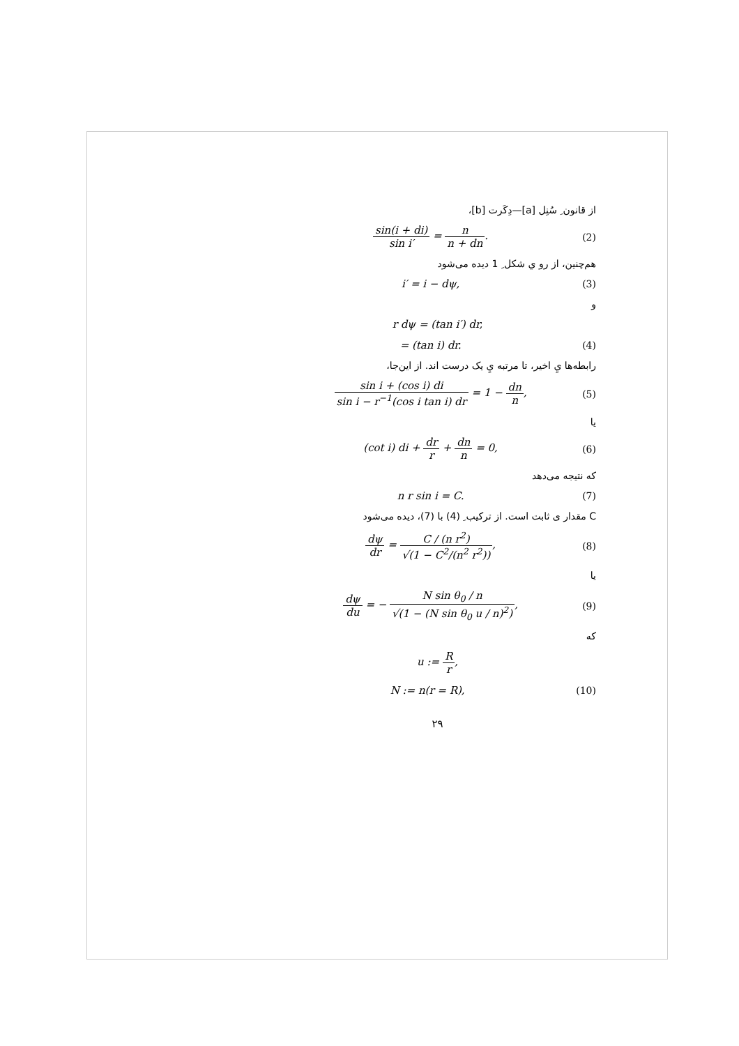از قانون ِ سُنِل [a]—دِکَرت [b]،
sin(i + di) sin i′ = n n + dn. (2)
هم‌چنین، از رو ي شکل ِ 1 دیده می‌شود
i′ = i − dψ, (3)
و
r dψ = (tan i′) dr,
= (tan i) dr. (4)
رابطه‌ها يِ اخیر، تا مرتبه يِ یک درست اند. از این‌جا،
sin i + (cos i) di sin i − r<sup>−1</sup>(cos i tan i) dr = 1 − dn n,
(5)
یا
(cot i) di + dr r + dn n = 0, (6)
که نتیجه می‌دهد
n r sin i = C. (7)
C مقدار ی ثابت است. از ترکیب ِ (4) با (7)، دیده می‌شود
dψ dr = C / (n r<sup>2</sup>) √(1 − C<sup>2</sup>/(n<sup>2</sup> r<sup>2</sup>)),
(8)
یا
dψ du = − N sin θ<sub>0</sub> / n √(1 − (N sin θ<sub>0</sub> u / n)<sup>2</sup>),
(9)
که
u := R r,
N := n(r = R), (10)
۲۹